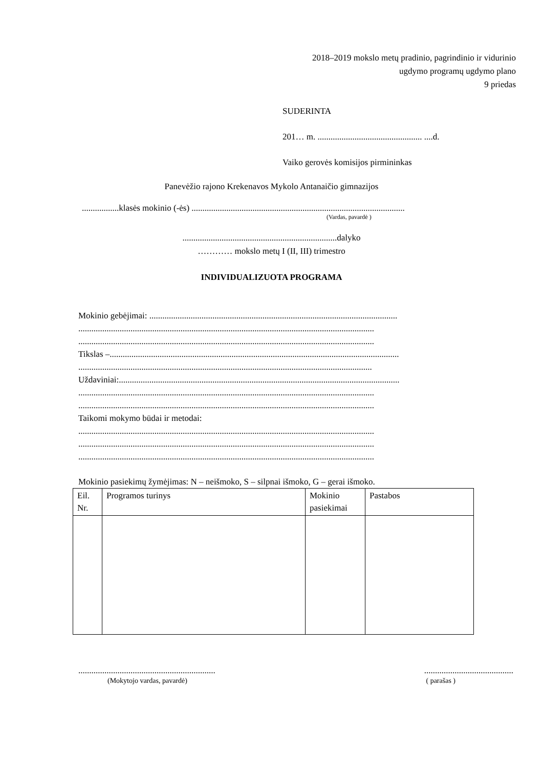2018–2019 mokslo metų pradinio, pagrindinio ir vidurinio
ugdymo programų ugdymo plano
9 priedas
SUDERINTA
201… m. ................................................ ....d.
Vaiko gerovės komisijos pirmininkas
Panevėžio rajono Krekenavos Mykolo Antanaičio gimnazijos
.................klasės mokinio (-ės) ..................................................................................................
(Vardas, pavardė )
.......................................................................dalyko
………… mokslo metų I (II, III) trimestro
INDIVIDUALIZUOTA PROGRAMA
Mokinio gebėjimai: ..................................................................................................................
........................................................................................................................................
........................................................................................................................................
Tikslas –.....................................................................................................................................
.......................................................................................................................................
Uždaviniai:.................................................................................................................................
........................................................................................................................................
........................................................................................................................................
Taikomi mokymo būdai ir metodai:
........................................................................................................................................
........................................................................................................................................
........................................................................................................................................
Mokinio pasiekimų žymėjimas: N – neišmoko, S – silpnai išmoko, G – gerai išmoko.
| Eil. Nr. | Programos turinys | Mokinio pasiekimai | Pastabos |
| --- | --- | --- | --- |
........................................................................................................
(Mokytojo vardas, pavardė) ( parašas )